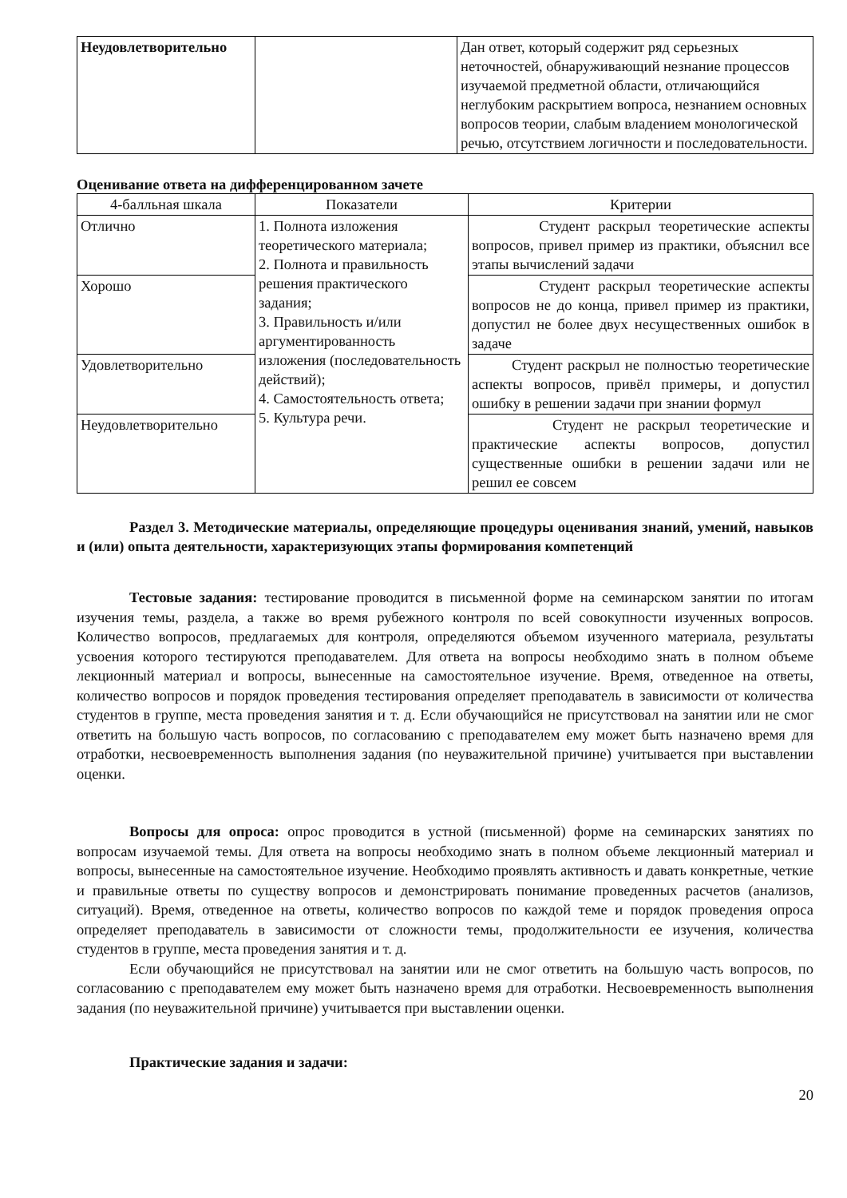| Неудовлетворительно | | Дан ответ, который содержит ряд серьезных неточностей, обнаруживающий незнание процессов изучаемой предметной области, отличающийся неглубоким раскрытием вопроса, незнанием основных вопросов теории, слабым владением монологической речью, отсутствием логичности и последовательности. |
Оценивание ответа на дифференцированном зачете
| 4-балльная шкала | Показатели | Критерии |
| --- | --- | --- |
| Отлично | 1. Полнота изложения теоретического материала; 2. Полнота и правильность решения практического задания; 3. Правильность и/или аргументированность изложения (последовательность действий); 4. Самостоятельность ответа; 5. Культура речи. | Студент раскрыл теоретические аспекты вопросов, привел пример из практики, объяснил все этапы вычислений задачи |
| Хорошо | | Студент раскрыл теоретические аспекты вопросов не до конца, привел пример из практики, допустил не более двух несущественных ошибок в задаче |
| Удовлетворительно | | Студент раскрыл не полностью теоретические аспекты вопросов, привёл примеры, и допустил ошибку в решении задачи при знании формул |
| Неудовлетворительно | | Студент не раскрыл теоретические и практические аспекты вопросов, допустил существенные ошибки в решении задачи или не решил ее совсем |
Раздел 3. Методические материалы, определяющие процедуры оценивания знаний, умений, навыков и (или) опыта деятельности, характеризующих этапы формирования компетенций
Тестовые задания: тестирование проводится в письменной форме на семинарском занятии по итогам изучения темы, раздела, а также во время рубежного контроля по всей совокупности изученных вопросов. Количество вопросов, предлагаемых для контроля, определяются объемом изученного материала, результаты усвоения которого тестируются преподавателем. Для ответа на вопросы необходимо знать в полном объеме лекционный материал и вопросы, вынесенные на самостоятельное изучение. Время, отведенное на ответы, количество вопросов и порядок проведения тестирования определяет преподаватель в зависимости от количества студентов в группе, места проведения занятия и т. д. Если обучающийся не присутствовал на занятии или не смог ответить на большую часть вопросов, по согласованию с преподавателем ему может быть назначено время для отработки, несвоевременность выполнения задания (по неуважительной причине) учитывается при выставлении оценки.
Вопросы для опроса: опрос проводится в устной (письменной) форме на семинарских занятиях по вопросам изучаемой темы. Для ответа на вопросы необходимо знать в полном объеме лекционный материал и вопросы, вынесенные на самостоятельное изучение. Необходимо проявлять активность и давать конкретные, четкие и правильные ответы по существу вопросов и демонстрировать понимание проведенных расчетов (анализов, ситуаций). Время, отведенное на ответы, количество вопросов по каждой теме и порядок проведения опроса определяет преподаватель в зависимости от сложности темы, продолжительности ее изучения, количества студентов в группе, места проведения занятия и т. д.
Если обучающийся не присутствовал на занятии или не смог ответить на большую часть вопросов, по согласованию с преподавателем ему может быть назначено время для отработки. Несвоевременность выполнения задания (по неуважительной причине) учитывается при выставлении оценки.
Практические задания и задачи:
20